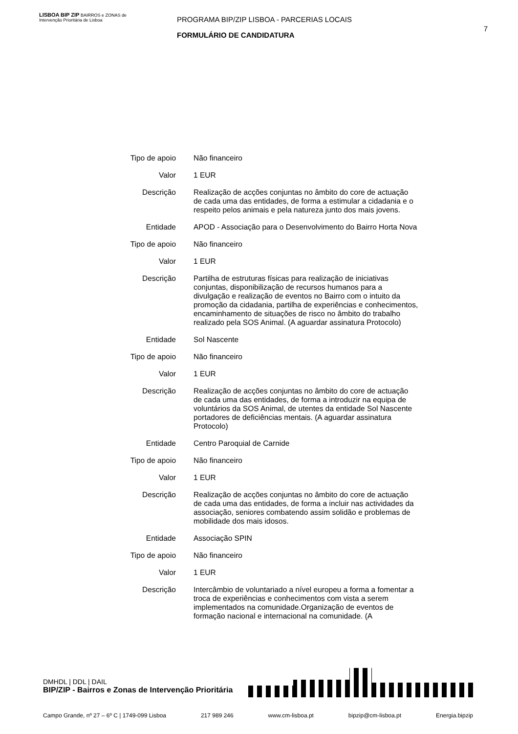LISBOA BIP ZIP BAIRROS e ZONAS de Intervenção Prioritária de Lisboa
PROGRAMA BIP/ZIP LISBOA - PARCERIAS LOCAIS
FORMULÁRIO DE CANDIDATURA
7
| Tipo de apoio | Não financeiro |
| Valor | 1 EUR |
| Descrição | Realização de acções conjuntas no âmbito do core de actuação de cada uma das entidades, de forma a estimular a cidadania e o respeito pelos animais e pela natureza junto dos mais jovens. |
| Entidade | APOD - Associação para o Desenvolvimento do Bairro Horta Nova |
| Tipo de apoio | Não financeiro |
| Valor | 1 EUR |
| Descrição | Partilha de estruturas físicas para realização de iniciativas conjuntas, disponibilização de recursos humanos para a divulgação e realização de eventos no Bairro com o intuito da promoção da cidadania, partilha de experiências e conhecimentos, encaminhamento de situações de risco no âmbito do trabalho realizado pela SOS Animal. (A aguardar assinatura Protocolo) |
| Entidade | Sol Nascente |
| Tipo de apoio | Não financeiro |
| Valor | 1 EUR |
| Descrição | Realização de acções conjuntas no âmbito do core de actuação de cada uma das entidades, de forma a introduzir na equipa de voluntários da SOS Animal, de utentes da entidade Sol Nascente portadores de deficiências mentais. (A aguardar assinatura Protocolo) |
| Entidade | Centro Paroquial de Carnide |
| Tipo de apoio | Não financeiro |
| Valor | 1 EUR |
| Descrição | Realização de acções conjuntas no âmbito do core de actuação de cada uma das entidades, de forma a incluir nas actividades da associação, seniores combatendo assim solidão e problemas de mobilidade dos mais idosos. |
| Entidade | Associação SPIN |
| Tipo de apoio | Não financeiro |
| Valor | 1 EUR |
| Descrição | Intercâmbio de voluntariado a nível europeu a forma a fomentar a troca de experiências e conhecimentos com vista a serem implementados na comunidade.Organização de eventos de formação nacional e internacional na comunidade. (A |
DMHDL | DDL | DAIL
BIP/ZIP - Bairros e Zonas de Intervenção Prioritária
Campo Grande, nº 27 – 6º C | 1749-099 Lisboa 217 989 246 www.cm-lisboa.pt bipzip@cm-lisboa.pt Energia.bipzip